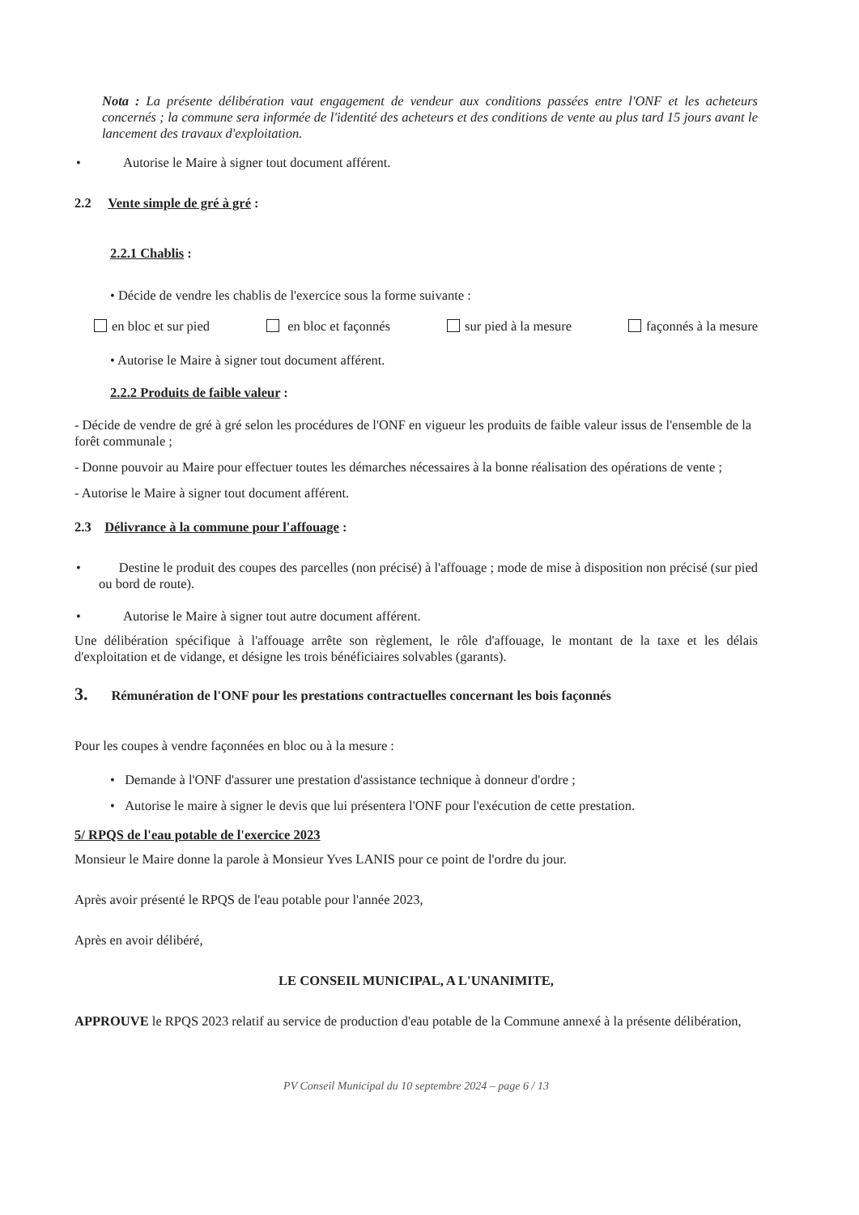Nota : La présente délibération vaut engagement de vendeur aux conditions passées entre l'ONF et les acheteurs concernés ; la commune sera informée de l'identité des acheteurs et des conditions de vente au plus tard 15 jours avant le lancement des travaux d'exploitation.
• Autorise le Maire à signer tout document afférent.
2.2 Vente simple de gré à gré :
2.2.1 Chablis :
• Décide de vendre les chablis de l'exercice sous la forme suivante :
en bloc et sur pied en bloc et façonnés sur pied à la mesure façonnés à la mesure
• Autorise le Maire à signer tout document afférent.
2.2.2 Produits de faible valeur :
- Décide de vendre de gré à gré selon les procédures de l'ONF en vigueur les produits de faible valeur issus de l'ensemble de la forêt communale ;
- Donne pouvoir au Maire pour effectuer toutes les démarches nécessaires à la bonne réalisation des opérations de vente ;
- Autorise le Maire à signer tout document afférent.
2.3 Délivrance à la commune pour l'affouage :
• Destine le produit des coupes des parcelles (non précisé) à l'affouage ; mode de mise à disposition non précisé (sur pied ou bord de route).
• Autorise le Maire à signer tout autre document afférent.
Une délibération spécifique à l'affouage arrête son règlement, le rôle d'affouage, le montant de la taxe et les délais d'exploitation et de vidange, et désigne les trois bénéficiaires solvables (garants).
3. Rémunération de l'ONF pour les prestations contractuelles concernant les bois façonnés
Pour les coupes à vendre façonnées en bloc ou à la mesure :
• Demande à l'ONF d'assurer une prestation d'assistance technique à donneur d'ordre ;
• Autorise le maire à signer le devis que lui présentera l'ONF pour l'exécution de cette prestation.
5/ RPQS de l'eau potable de l'exercice 2023
Monsieur le Maire donne la parole à Monsieur Yves LANIS pour ce point de l'ordre du jour.
Après avoir présenté le RPQS de l'eau potable pour l'année 2023,
Après en avoir délibéré,
LE CONSEIL MUNICIPAL, A L'UNANIMITE,
APPROUVE le RPQS 2023 relatif au service de production d'eau potable de la Commune annexé à la présente délibération,
PV Conseil Municipal du 10 septembre 2024 – page 6 / 13